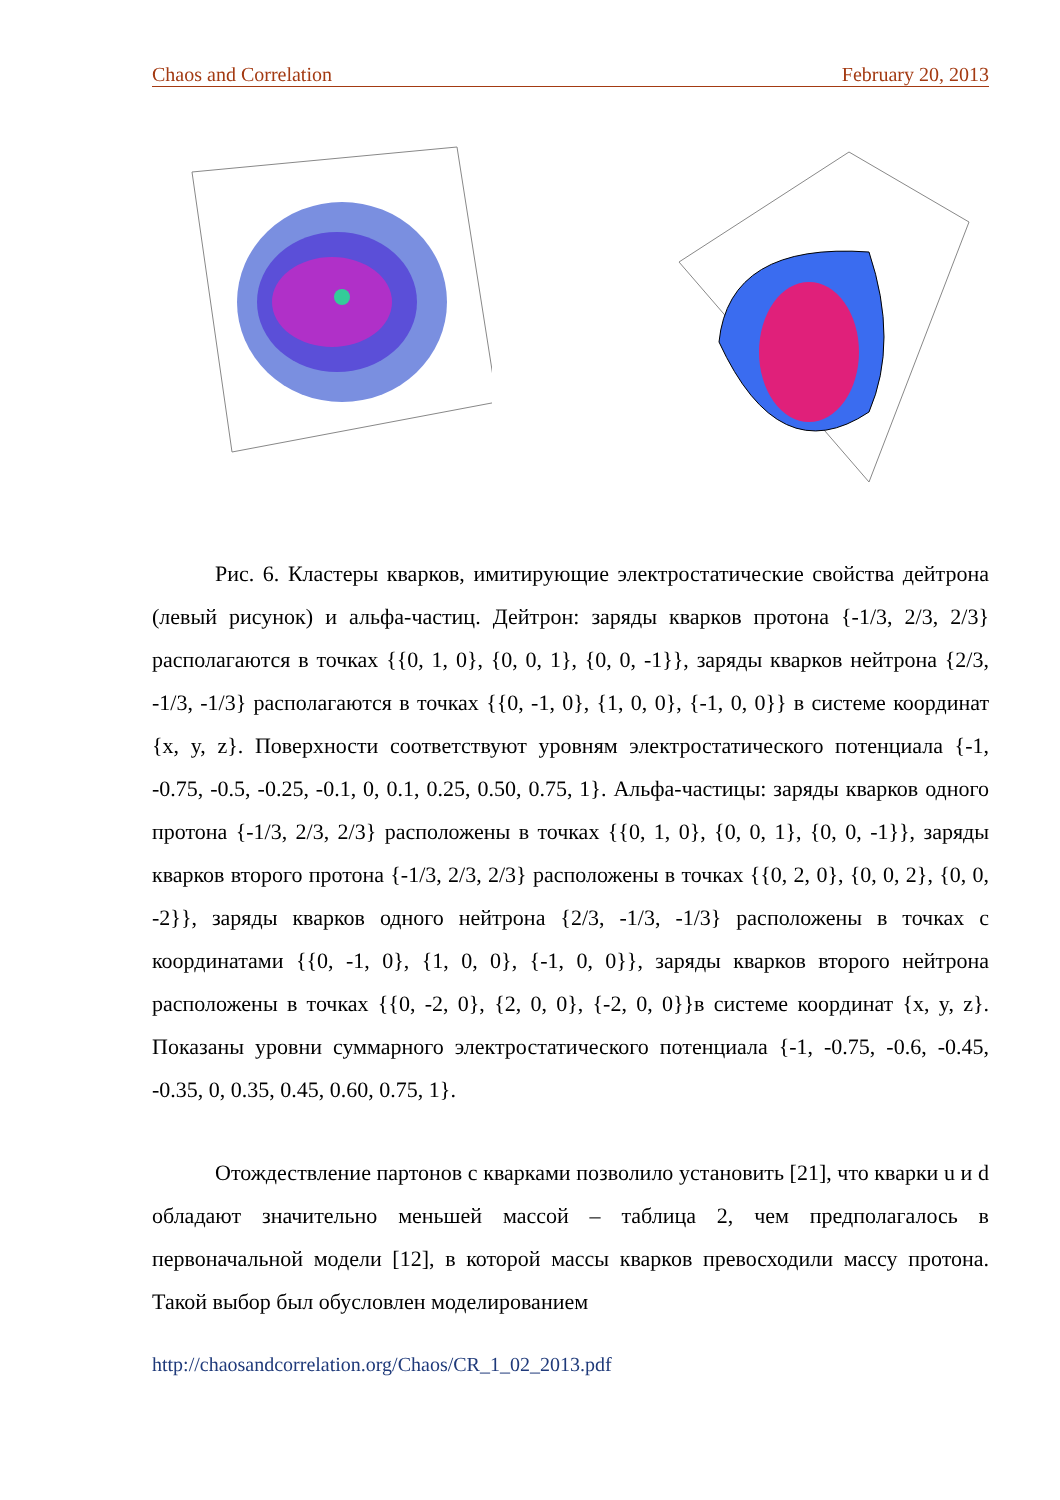Chaos and Correlation February 20, 2013
Рис. 6. Кластеры кварков, имитирующие электростатические свойства дейтрона (левый рисунок) и альфа-частиц. Дейтрон: заряды кварков протона {-1/3, 2/3, 2/3} располагаются в точках {{0, 1, 0}, {0, 0, 1}, {0, 0, -1}}, заряды кварков нейтрона {2/3, -1/3, -1/3} располагаются в точках {{0, -1, 0}, {1, 0, 0}, {-1, 0, 0}} в системе координат {x, y, z}. Поверхности соответствуют уровням электростатического потенциала {-1, -0.75, -0.5, -0.25, -0.1, 0, 0.1, 0.25, 0.50, 0.75, 1}. Альфа-частицы: заряды кварков одного протона {-1/3, 2/3, 2/3} расположены в точках {{0, 1, 0}, {0, 0, 1}, {0, 0, -1}}, заряды кварков второго протона {-1/3, 2/3, 2/3} расположены в точках {{0, 2, 0}, {0, 0, 2}, {0, 0, -2}}, заряды кварков одного нейтрона {2/3, -1/3, -1/3} расположены в точках с координатами {{0, -1, 0}, {1, 0, 0}, {-1, 0, 0}}, заряды кварков второго нейтрона расположены в точках {{0, -2, 0}, {2, 0, 0}, {-2, 0, 0}}в системе координат {x, y, z}. Показаны уровни суммарного электростатического потенциала {-1, -0.75, -0.6, -0.45, -0.35, 0, 0.35, 0.45, 0.60, 0.75, 1}.
Отождествление партонов с кварками позволило установить [21], что кварки u и d обладают значительно меньшей массой – таблица 2, чем предполагалось в первоначальной модели [12], в которой массы кварков превосходили массу протона. Такой выбор был обусловлен моделированием
http://chaosandcorrelation.org/Chaos/CR_1_02_2013.pdf